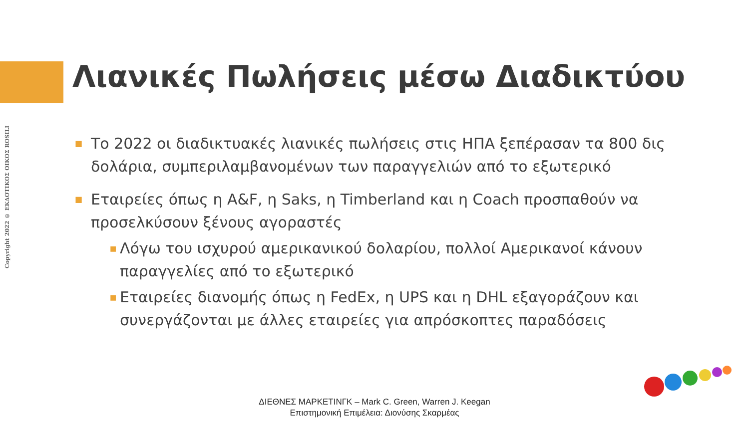Copyright 2022 © ΕΚΔΟΤΙΚΟΣ ΟΙΚΟΣ ROSILI
Λιανικές Πωλήσεις μέσω Διαδικτύου
■
Το 2022 οι διαδικτυακές λιανικές πωλήσεις στις ΗΠΑ ξεπέρασαν τα 800 δις δολάρια, συμπεριλαμβανομένων των παραγγελιών από το εξωτερικό
■
Εταιρείες όπως η A&F, η Saks, η Timberland και η Coach προσπαθούν να προσελκύσουν ξένους αγοραστές
■
Λόγω του ισχυρού αμερικανικού δολαρίου, πολλοί Αμερικανοί κάνουν παραγγελίες από το εξωτερικό
■
Εταιρείες διανομής όπως η FedEx, η UPS και η DHL εξαγοράζουν και συνεργάζονται με άλλες εταιρείες για απρόσκοπτες παραδόσεις
ΔΙΕΘΝΕΣ ΜΑΡΚΕΤΙΝΓΚ – Mark C. Green, Warren J. Keegan
Επιστημονική Επιμέλεια: Διονύσης Σκαρμέας